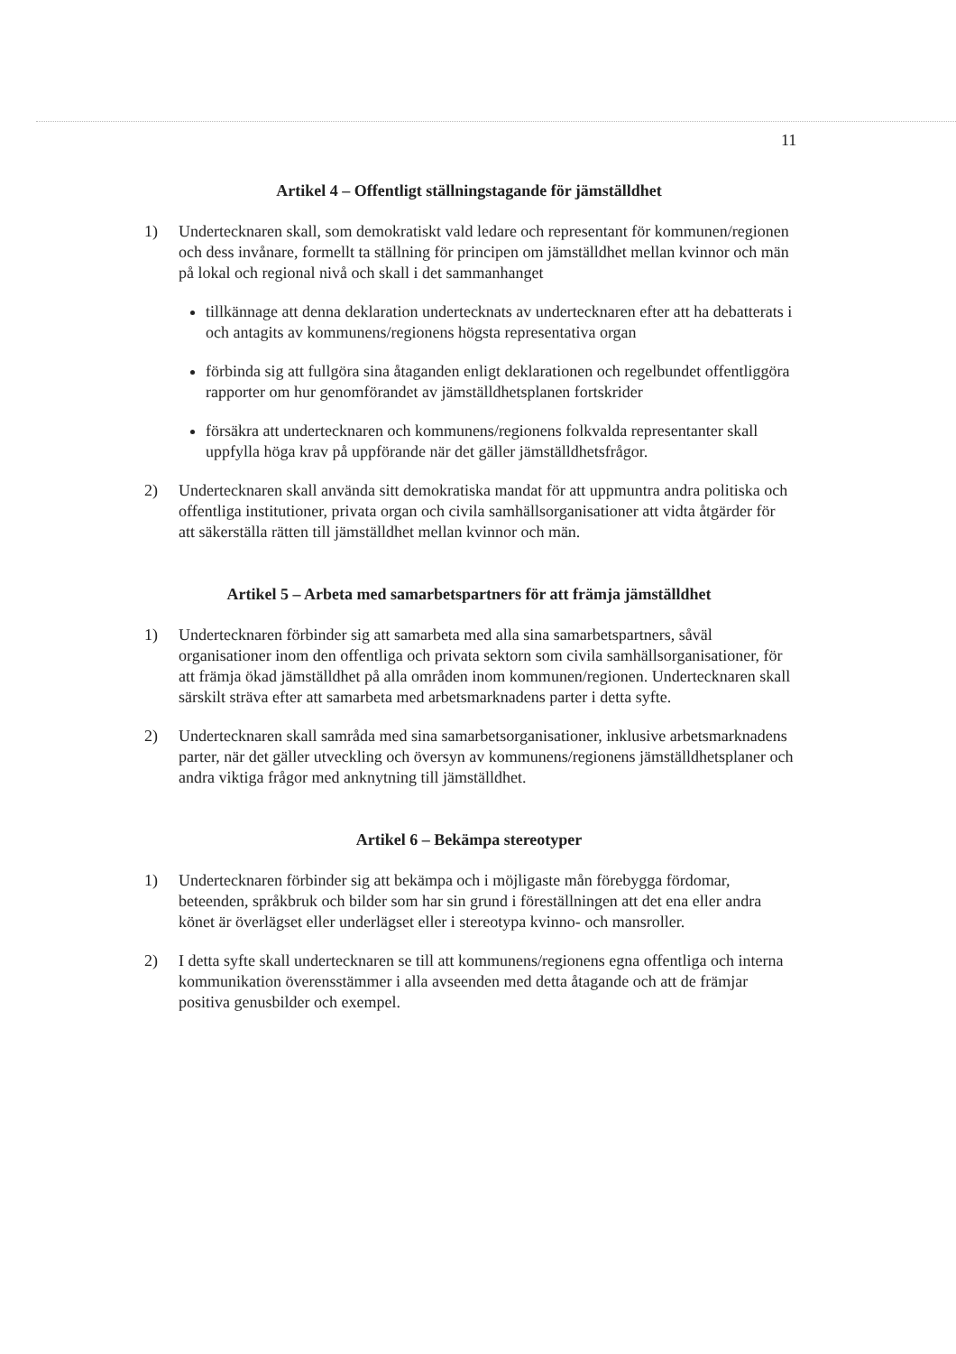11
Artikel 4 – Offentligt ställningstagande för jämställdhet
1) Undertecknaren skall, som demokratiskt vald ledare och representant för kommunen/regionen och dess invånare, formellt ta ställning för principen om jämställdhet mellan kvinnor och män på lokal och regional nivå och skall i det sammanhanget
tillkännage att denna deklaration undertecknats av undertecknaren efter att ha debatterats i och antagits av kommunens/regionens högsta representativa organ
förbinda sig att fullgöra sina åtaganden enligt deklarationen och regelbundet offentliggöra rapporter om hur genomförandet av jämställdhetsplanen fortskrider
försäkra att undertecknaren och kommunens/regionens folkvalda representanter skall uppfylla höga krav på uppförande när det gäller jämställdhetsfrågor.
2) Undertecknaren skall använda sitt demokratiska mandat för att uppmuntra andra politiska och offentliga institutioner, privata organ och civila samhällsorganisationer att vidta åtgärder för att säkerställa rätten till jämställdhet mellan kvinnor och män.
Artikel 5 – Arbeta med samarbetspartners för att främja jämställdhet
1) Undertecknaren förbinder sig att samarbeta med alla sina samarbetspartners, såväl organisationer inom den offentliga och privata sektorn som civila samhällsorganisationer, för att främja ökad jämställdhet på alla områden inom kommunen/regionen. Undertecknaren skall särskilt sträva efter att samarbeta med arbetsmarknadens parter i detta syfte.
2) Undertecknaren skall samråda med sina samarbetsorganisationer, inklusive arbetsmarknadens parter, när det gäller utveckling och översyn av kommunens/regionens jämställdhetsplaner och andra viktiga frågor med anknytning till jämställdhet.
Artikel 6 – Bekämpa stereotyper
1) Undertecknaren förbinder sig att bekämpa och i möjligaste mån förebygga fördomar, beteenden, språkbruk och bilder som har sin grund i föreställningen att det ena eller andra könet är överlägset eller underlägset eller i stereotypa kvinno- och mansroller.
2) I detta syfte skall undertecknaren se till att kommunens/regionens egna offentliga och interna kommunikation överensstämmer i alla avseenden med detta åtagande och att de främjar positiva genusbilder och exempel.